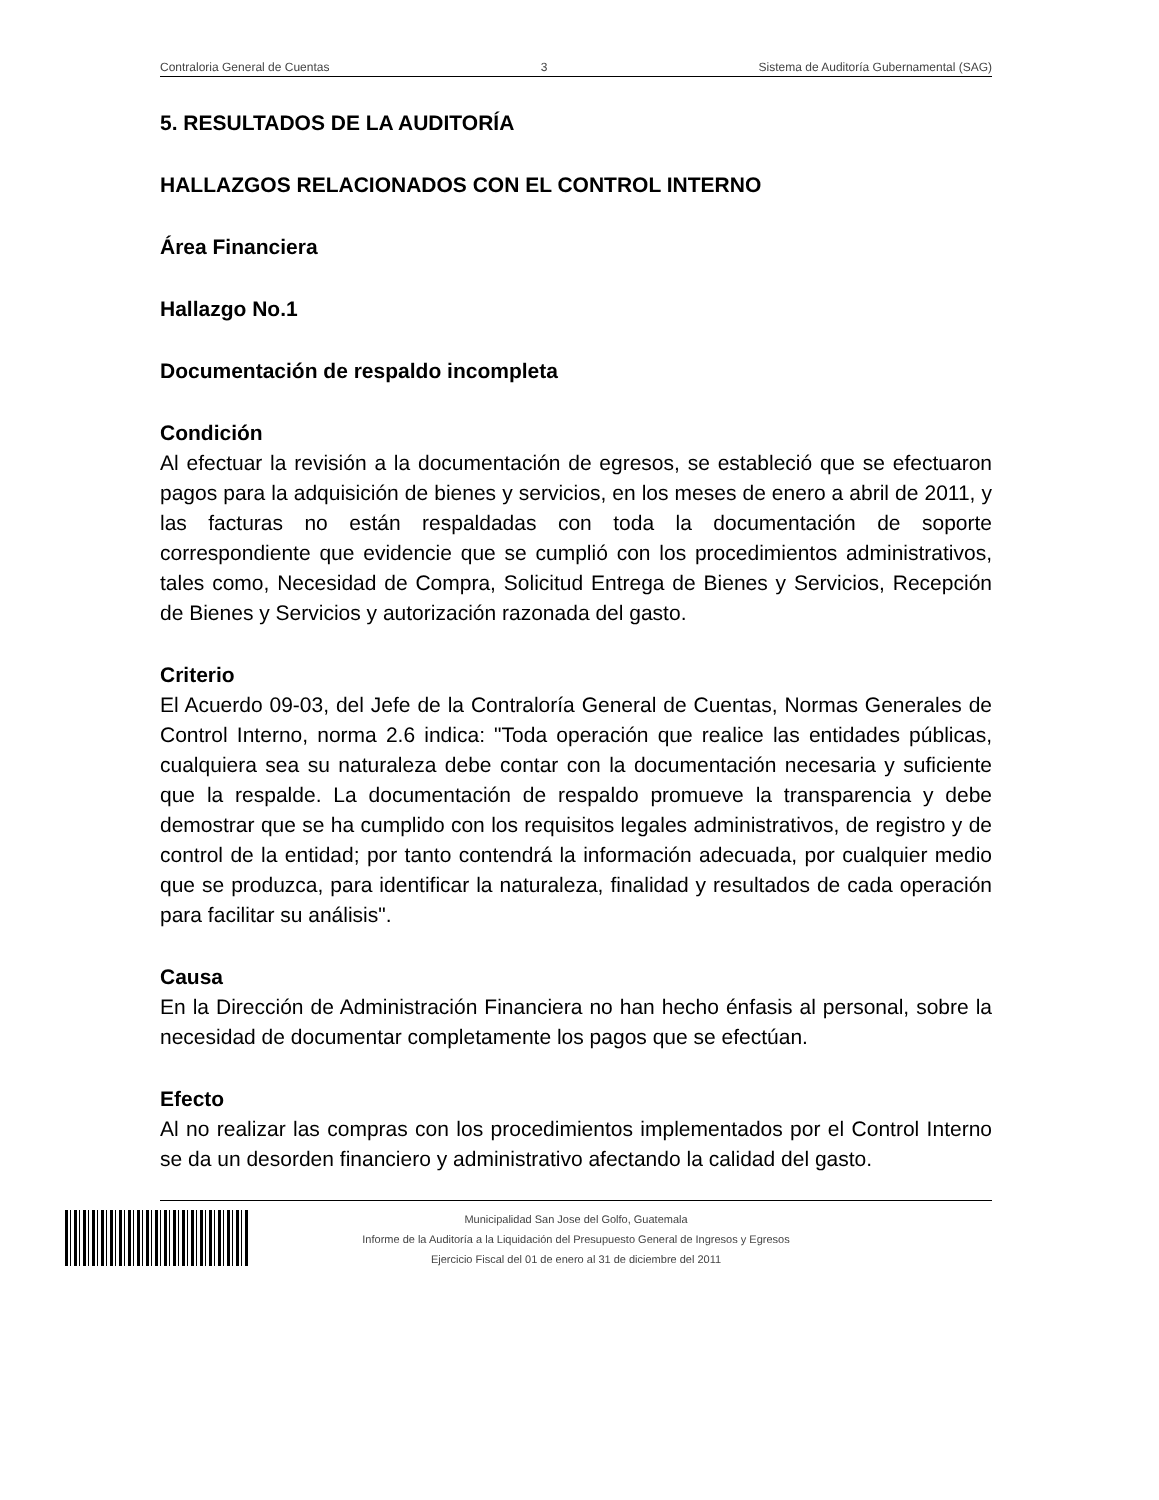Contraloria General de Cuentas 3 Sistema de Auditoría Gubernamental (SAG)
5. RESULTADOS DE LA AUDITORÍA
HALLAZGOS RELACIONADOS CON EL CONTROL INTERNO
Área Financiera
Hallazgo No.1
Documentación de respaldo incompleta
Condición
Al efectuar la revisión a la documentación de egresos, se estableció que se efectuaron pagos para la adquisición de bienes y servicios, en los meses de enero a abril de 2011, y las facturas no están respaldadas con toda la documentación de soporte correspondiente que evidencie que se cumplió con los procedimientos administrativos, tales como, Necesidad de Compra, Solicitud Entrega de Bienes y Servicios, Recepción de Bienes y Servicios y autorización razonada del gasto.
Criterio
El Acuerdo 09-03, del Jefe de la Contraloría General de Cuentas, Normas Generales de Control Interno, norma 2.6 indica: "Toda operación que realice las entidades públicas, cualquiera sea su naturaleza debe contar con la documentación necesaria y suficiente que la respalde. La documentación de respaldo promueve la transparencia y debe demostrar que se ha cumplido con los requisitos legales administrativos, de registro y de control de la entidad; por tanto contendrá la información adecuada, por cualquier medio que se produzca, para identificar la naturaleza, finalidad y resultados de cada operación para facilitar su análisis".
Causa
En la Dirección de Administración Financiera no han hecho énfasis al personal, sobre la necesidad de documentar completamente los pagos que se efectúan.
Efecto
Al no realizar las compras con los procedimientos implementados por el Control Interno se da un desorden financiero y administrativo afectando la calidad del gasto.
Municipalidad San Jose del Golfo, Guatemala
Informe de la Auditoría a la Liquidación del Presupuesto General de Ingresos y Egresos
Ejercicio Fiscal del 01 de enero al 31 de diciembre del 2011